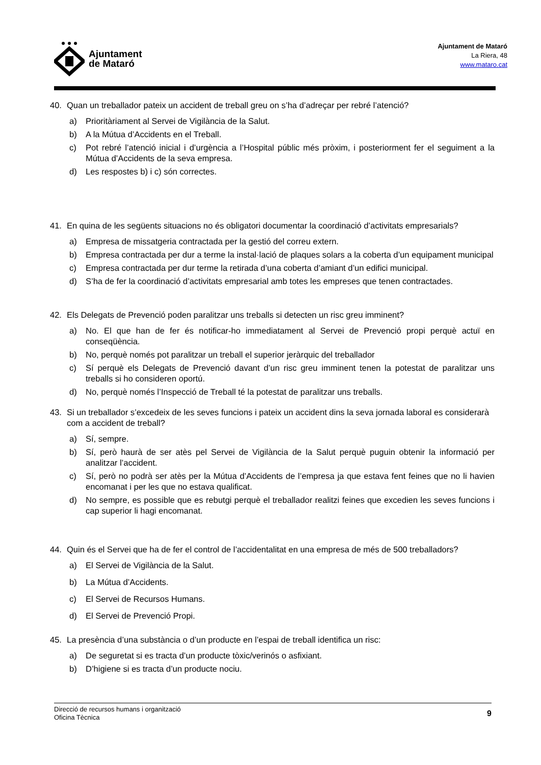Ajuntament
de Mataró
Ajuntament de Mataró
La Riera, 48
www.mataro.cat
40. Quan un treballador pateix un accident de treball greu on s’ha d’adreçar per rebré l’atenció?
a) Prioritàriament al Servei de Vigilància de la Salut.
b) A la Mútua d’Accidents en el Treball.
c) Pot rebré l’atenció inicial i d’urgència a l’Hospital públic més pròxim, i posteriorment fer el seguiment a la Mútua d’Accidents de la seva empresa.
d) Les respostes b) i c) són correctes.
41. En quina de les següents situacions no és obligatori documentar la coordinació d’activitats empresarials?
a) Empresa de missatgeria contractada per la gestió del correu extern.
b) Empresa contractada per dur a terme la instal·lació de plaques solars a la coberta d’un equipament municipal
c) Empresa contractada per dur terme la retirada d’una coberta d’amiant d’un edifici municipal.
d) S’ha de fer la coordinació d’activitats empresarial amb totes les empreses que tenen contractades.
42. Els Delegats de Prevenció poden paralitzar uns treballs si detecten un risc greu imminent?
a) No. El que han de fer és notificar-ho immediatament al Servei de Prevenció propi perquè actuï en conseqüència.
b) No, perquè només pot paralitzar un treball el superior jeràrquic del treballador
c) Sí perquè els Delegats de Prevenció davant d’un risc greu imminent tenen la potestat de paralitzar uns treballs si ho consideren oportú.
d) No, perquè només l’Inspecció de Treball té la potestat de paralitzar uns treballs.
43. Si un treballador s’excedeix de les seves funcions i pateix un accident dins la seva jornada laboral es considerarà com a accident de treball?
a) Sí, sempre.
b) Sí, però haurà de ser atès pel Servei de Vigilància de la Salut perquè puguin obtenir la informació per analitzar l’accident.
c) Sí, però no podrà ser atès per la Mútua d’Accidents de l’empresa ja que estava fent feines que no li havien encomanat i per les que no estava qualificat.
d) No sempre, es possible que es rebutgi perquè el treballador realitzi feines que excedien les seves funcions i cap superior li hagi encomanat.
44. Quin és el Servei que ha de fer el control de l’accidentalitat en una empresa de més de 500 treballadors?
a) El Servei de Vigilància de la Salut.
b) La Mútua d’Accidents.
c) El Servei de Recursos Humans.
d) El Servei de Prevenció Propi.
45. La presència d’una substància o d’un producte en l’espai de treball identifica un risc:
a) De seguretat si es tracta d’un producte tòxic/verinós o asfixiant.
b) D’higiene si es tracta d’un producte nociu.
Direcció de recursos humans i organització
Oficina Tècnica
9